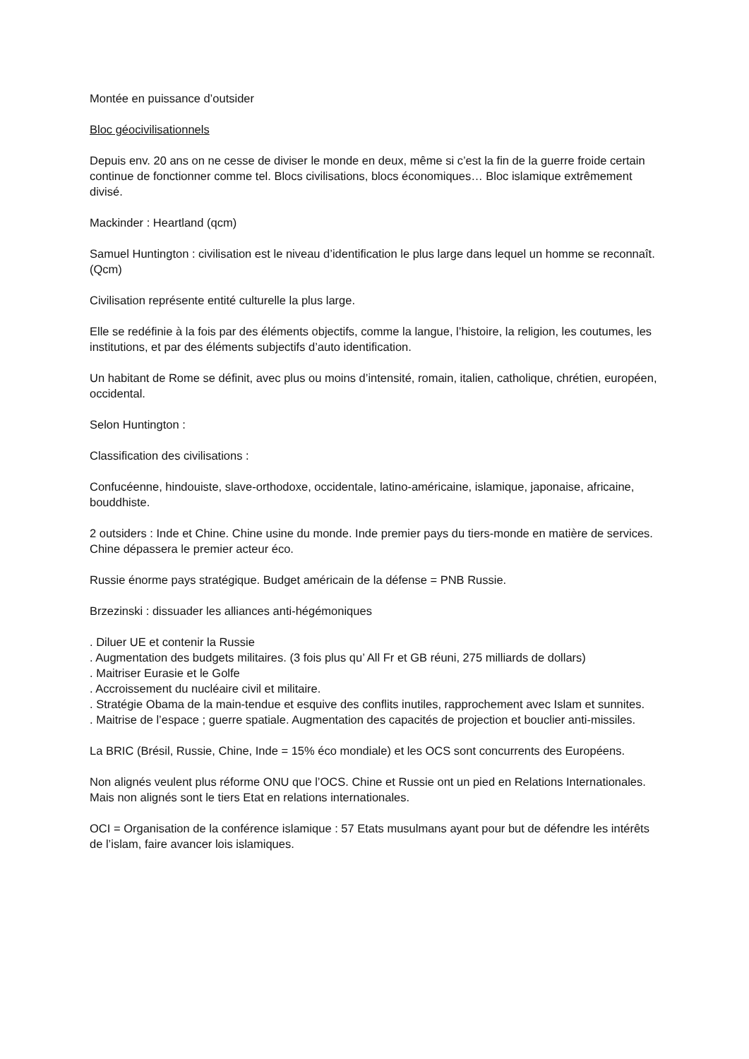Montée en puissance d’outsider
Bloc géocivilisationnels
Depuis env. 20 ans on ne cesse de diviser le monde en deux, même si c’est la fin de la guerre froide certain continue de fonctionner comme tel. Blocs civilisations, blocs économiques… Bloc islamique extrêmement divisé.
Mackinder : Heartland (qcm)
Samuel Huntington : civilisation est le niveau d’identification le plus large dans lequel un homme se reconnaît. (Qcm)
Civilisation représente entité culturelle la plus large.
Elle se redéfinie à la fois par des éléments objectifs, comme la langue, l’histoire, la religion, les coutumes, les institutions, et par des éléments subjectifs d’auto identification.
Un habitant de Rome se définit, avec plus ou moins d’intensité, romain, italien, catholique, chrétien, européen, occidental.
Selon Huntington :
Classification des civilisations :
Confucéenne, hindouiste, slave-orthodoxe, occidentale, latino-américaine, islamique, japonaise, africaine, bouddhiste.
2 outsiders : Inde et Chine. Chine usine du monde. Inde premier pays du tiers-monde en matière de services. Chine dépassera le premier acteur éco.
Russie énorme pays stratégique. Budget américain de la défense = PNB Russie.
Brzezinski : dissuader les alliances anti-hégémoniques
. Diluer UE et contenir la Russie
. Augmentation des budgets militaires. (3 fois plus qu’ All Fr et GB réuni, 275 milliards de dollars)
. Maitriser Eurasie et le Golfe
. Accroissement du nucléaire civil et militaire.
. Stratégie Obama de la main-tendue et esquive des conflits inutiles, rapprochement avec Islam et sunnites.
. Maitrise de l’espace ; guerre spatiale. Augmentation des capacités de projection et bouclier anti-missiles.
La BRIC (Brésil, Russie, Chine, Inde = 15% éco mondiale) et les OCS sont concurrents des Européens.
Non alignés veulent plus réforme ONU que l’OCS. Chine et Russie ont un pied en Relations Internationales. Mais non alignés sont le tiers Etat en relations internationales.
OCI = Organisation de la conférence islamique : 57 Etats musulmans ayant pour but de défendre les intérêts de l’islam, faire avancer lois islamiques.